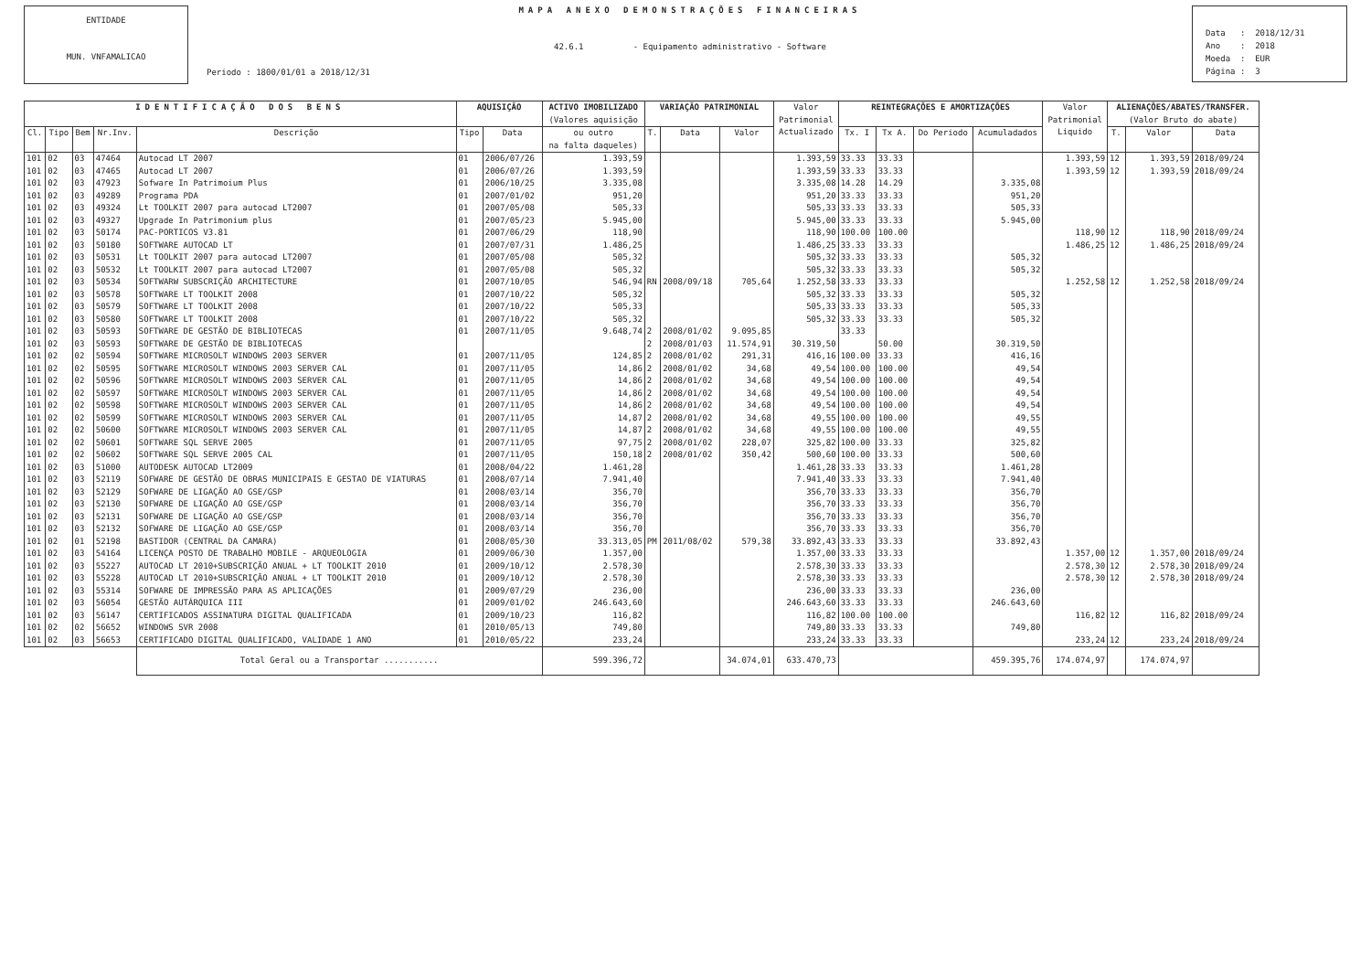ENTIDADE
MUN. VNFAMALICAO
MAPA ANEXO DEMONSTRAÇÕES FINANCEIRAS
42.6.1 - Equipamento administrativo - Software
Periodo : 1800/01/01 a 2018/12/31
Data : 2018/12/31 Ano : 2018 Moeda : EUR Página : 3
| IDENTIFICAÇÃO DOS BENS | | | | | AQUISIÇÃO | | ACTIVO IMOBILIZADO (Valores aquisição | VARIAÇÃO PATRIMONIAL | | | Valor Patrimonial Actualizado | REINTEGRAÇÕES E AMORTIZAÇÕES | | | | Valor Patrimonial Liquido | ALIENAÇÕES/ABATES/TRANSFER. (Valor Bruto do abate) | | |
| --- | --- | --- | --- | --- | --- | --- | --- | --- | --- | --- | --- | --- | --- | --- | --- | --- | --- | --- | --- |
| Cl. | Tipo | Bem | Nr.Inv. | Descrição | Tipo | Data | ou outro na falta daqueles) | T. | Data | Valor | | Tx. I | Tx A. | Do Periodo | Acumuladados | | T. | Valor | Data |
| 101 | 02 | 03 | 47464 | Autocad LT 2007 | 01 | 2006/07/26 | 1.393,59 | | | | 1.393,59 | 33.33 | 33.33 | | | 1.393,59 | 12 | 1.393,59 | 2018/09/24 |
| 101 | 02 | 03 | 47465 | Autocad LT 2007 | 01 | 2006/07/26 | 1.393,59 | | | | 1.393,59 | 33.33 | 33.33 | | | 1.393,59 | 12 | 1.393,59 | 2018/09/24 |
| 101 | 02 | 03 | 47923 | Sofware In Patrimoium Plus | 01 | 2006/10/25 | 3.335,08 | | | | 3.335,08 | 14.28 | 14.29 | | 3.335,08 | | | | |
| 101 | 02 | 03 | 49289 | Programa PDA | 01 | 2007/01/02 | 951,20 | | | | 951,20 | 33.33 | 33.33 | | 951,20 | | | | |
| 101 | 02 | 03 | 49324 | Lt TOOLKIT 2007 para autocad LT2007 | 01 | 2007/05/08 | 505,33 | | | | 505,33 | 33.33 | 33.33 | | 505,33 | | | | |
| 101 | 02 | 03 | 49327 | Upgrade In Patrimonium plus | 01 | 2007/05/23 | 5.945,00 | | | | 5.945,00 | 33.33 | 33.33 | | 5.945,00 | | | | |
| 101 | 02 | 03 | 50174 | PAC-PORTICOS V3.81 | 01 | 2007/06/29 | 118,90 | | | | 118,90 | 100.00 | 100.00 | | | 118,90 | 12 | 118,90 | 2018/09/24 |
| 101 | 02 | 03 | 50180 | SOFTWARE AUTOCAD LT | 01 | 2007/07/31 | 1.486,25 | | | | 1.486,25 | 33.33 | 33.33 | | | 1.486,25 | 12 | 1.486,25 | 2018/09/24 |
| 101 | 02 | 03 | 50531 | Lt TOOLKIT 2007 para autocad LT2007 | 01 | 2007/05/08 | 505,32 | | | | 505,32 | 33.33 | 33.33 | | 505,32 | | | | |
| 101 | 02 | 03 | 50532 | Lt TOOLKIT 2007 para autocad LT2007 | 01 | 2007/05/08 | 505,32 | | | | 505,32 | 33.33 | 33.33 | | 505,32 | | | | |
| 101 | 02 | 03 | 50534 | SOFTWARW SUBSCRIÇÃO ARCHITECTURE | 01 | 2007/10/05 | 546,94 | RN | 2008/09/18 | 705,64 | 1.252,58 | 33.33 | 33.33 | | | 1.252,58 | 12 | 1.252,58 | 2018/09/24 |
| 101 | 02 | 03 | 50578 | SOFTWARE LT TOOLKIT 2008 | 01 | 2007/10/22 | 505,32 | | | | 505,32 | 33.33 | 33.33 | | 505,32 | | | | |
| 101 | 02 | 03 | 50579 | SOFTWARE LT TOOLKIT 2008 | 01 | 2007/10/22 | 505,33 | | | | 505,33 | 33.33 | 33.33 | | 505,33 | | | | |
| 101 | 02 | 03 | 50580 | SOFTWARE LT TOOLKIT 2008 | 01 | 2007/10/22 | 505,32 | | | | 505,32 | 33.33 | 33.33 | | 505,32 | | | | |
| 101 | 02 | 03 | 50593 | SOFTWARE DE GESTÃO DE BIBLIOTECAS | 01 | 2007/11/05 | 9.648,74 | 2 | 2008/01/02 | 9.095,85 | | 33.33 | | | | | | | |
| 101 | 02 | 03 | 50593 | SOFTWARE DE GESTÃO DE BIBLIOTECAS | | | | 2 | 2008/01/03 | 11.574,91 | 30.319,50 | | 50.00 | | 30.319,50 | | | | |
| 101 | 02 | 02 | 50594 | SOFTWARE MICROSOLT WINDOWS 2003 SERVER | 01 | 2007/11/05 | 124,85 | 2 | 2008/01/02 | 291,31 | 416,16 | 100.00 | 33.33 | | 416,16 | | | | |
| 101 | 02 | 02 | 50595 | SOFTWARE MICROSOLT WINDOWS 2003 SERVER CAL | 01 | 2007/11/05 | 14,86 | 2 | 2008/01/02 | 34,68 | 49,54 | 100.00 | 100.00 | | 49,54 | | | | |
| 101 | 02 | 02 | 50596 | SOFTWARE MICROSOLT WINDOWS 2003 SERVER CAL | 01 | 2007/11/05 | 14,86 | 2 | 2008/01/02 | 34,68 | 49,54 | 100.00 | 100.00 | | 49,54 | | | | |
| 101 | 02 | 02 | 50597 | SOFTWARE MICROSOLT WINDOWS 2003 SERVER CAL | 01 | 2007/11/05 | 14,86 | 2 | 2008/01/02 | 34,68 | 49,54 | 100.00 | 100.00 | | 49,54 | | | | |
| 101 | 02 | 02 | 50598 | SOFTWARE MICROSOLT WINDOWS 2003 SERVER CAL | 01 | 2007/11/05 | 14,86 | 2 | 2008/01/02 | 34,68 | 49,54 | 100.00 | 100.00 | | 49,54 | | | | |
| 101 | 02 | 02 | 50599 | SOFTWARE MICROSOLT WINDOWS 2003 SERVER CAL | 01 | 2007/11/05 | 14,87 | 2 | 2008/01/02 | 34,68 | 49,55 | 100.00 | 100.00 | | 49,55 | | | | |
| 101 | 02 | 02 | 50600 | SOFTWARE MICROSOLT WINDOWS 2003 SERVER CAL | 01 | 2007/11/05 | 14,87 | 2 | 2008/01/02 | 34,68 | 49,55 | 100.00 | 100.00 | | 49,55 | | | | |
| 101 | 02 | 02 | 50601 | SOFTWARE SQL SERVE 2005 | 01 | 2007/11/05 | 97,75 | 2 | 2008/01/02 | 228,07 | 325,82 | 100.00 | 33.33 | | 325,82 | | | | |
| 101 | 02 | 02 | 50602 | SOFTWARE SQL SERVE 2005 CAL | 01 | 2007/11/05 | 150,18 | 2 | 2008/01/02 | 350,42 | 500,60 | 100.00 | 33.33 | | 500,60 | | | | |
| 101 | 02 | 03 | 51000 | AUTODESK AUTOCAD LT2009 | 01 | 2008/04/22 | 1.461,28 | | | | 1.461,28 | 33.33 | 33.33 | | 1.461,28 | | | | |
| 101 | 02 | 03 | 52119 | SOFWARE DE GESTÃO DE OBRAS MUNICIPAIS E GESTAO DE VIATURAS | 01 | 2008/07/14 | 7.941,40 | | | | 7.941,40 | 33.33 | 33.33 | | 7.941,40 | | | | |
| 101 | 02 | 03 | 52129 | SOFWARE DE LIGAÇÃO AO GSE/GSP | 01 | 2008/03/14 | 356,70 | | | | 356,70 | 33.33 | 33.33 | | 356,70 | | | | |
| 101 | 02 | 03 | 52130 | SOFWARE DE LIGAÇÃO AO GSE/GSP | 01 | 2008/03/14 | 356,70 | | | | 356,70 | 33.33 | 33.33 | | 356,70 | | | | |
| 101 | 02 | 03 | 52131 | SOFWARE DE LIGAÇÃO AO GSE/GSP | 01 | 2008/03/14 | 356,70 | | | | 356,70 | 33.33 | 33.33 | | 356,70 | | | | |
| 101 | 02 | 03 | 52132 | SOFWARE DE LIGAÇÃO AO GSE/GSP | 01 | 2008/03/14 | 356,70 | | | | 356,70 | 33.33 | 33.33 | | 356,70 | | | | |
| 101 | 02 | 01 | 52198 | BASTIDOR (CENTRAL DA CAMARA) | 01 | 2008/05/30 | 33.313,05 | PM | 2011/08/02 | 579,38 | 33.892,43 | 33.33 | 33.33 | | 33.892,43 | | | | |
| 101 | 02 | 03 | 54164 | LICENÇA POSTO DE TRABALHO MOBILE - ARQUEOLOGIA | 01 | 2009/06/30 | 1.357,00 | | | | 1.357,00 | 33.33 | 33.33 | | | 1.357,00 | 12 | 1.357,00 | 2018/09/24 |
| 101 | 02 | 03 | 55227 | AUTOCAD LT 2010+SUBSCRIÇÃO ANUAL + LT TOOLKIT 2010 | 01 | 2009/10/12 | 2.578,30 | | | | 2.578,30 | 33.33 | 33.33 | | | 2.578,30 | 12 | 2.578,30 | 2018/09/24 |
| 101 | 02 | 03 | 55228 | AUTOCAD LT 2010+SUBSCRIÇÃO ANUAL + LT TOOLKIT 2010 | 01 | 2009/10/12 | 2.578,30 | | | | 2.578,30 | 33.33 | 33.33 | | | 2.578,30 | 12 | 2.578,30 | 2018/09/24 |
| 101 | 02 | 03 | 55314 | SOFWARE DE IMPRESSÃO PARA AS APLICAÇÕES | 01 | 2009/07/29 | 236,00 | | | | 236,00 | 33.33 | 33.33 | | 236,00 | | | | |
| 101 | 02 | 03 | 56054 | GESTÃO AUTÁRQUICA III | 01 | 2009/01/02 | 246.643,60 | | | | 246.643,60 | 33.33 | 33.33 | | 246.643,60 | | | | |
| 101 | 02 | 03 | 56147 | CERTIFICADOS ASSINATURA DIGITAL QUALIFICADA | 01 | 2009/10/23 | 116,82 | | | | 116,82 | 100.00 | 100.00 | | | 116,82 | 12 | 116,82 | 2018/09/24 |
| 101 | 02 | 02 | 56652 | WINDOWS SVR 2008 | 01 | 2010/05/13 | 749,80 | | | | 749,80 | 33.33 | 33.33 | | 749,80 | | | | |
| 101 | 02 | 03 | 56653 | CERTIFICADO DIGITAL QUALIFICADO, VALIDADE 1 ANO | 01 | 2010/05/22 | 233,24 | | | | 233,24 | 33.33 | 33.33 | | | 233,24 | 12 | 233,24 | 2018/09/24 |
| | | | | Total Geral ou a Transportar ........... | | | 599.396,72 | | | 34.074,01 | 633.470,73 | | | | 459.395,76 | 174.074,97 | | 174.074,97 | |